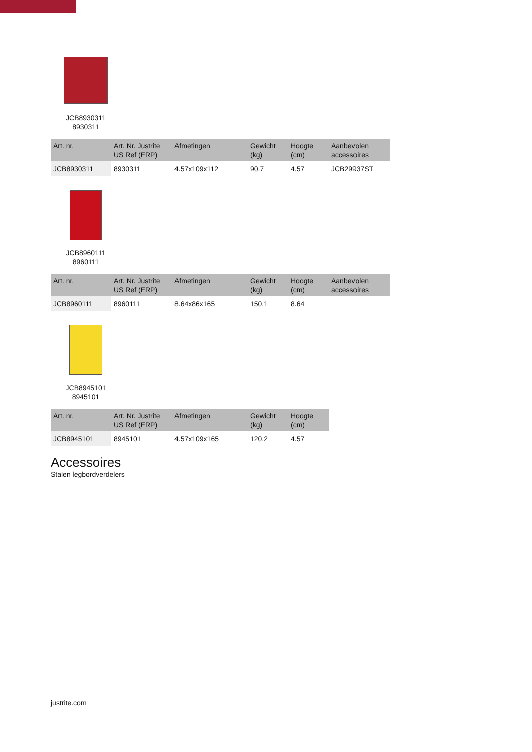JCB8930311
8930311
| Art. nr. | Art. Nr. Justrite US Ref (ERP) | Afmetingen | Gewicht (kg) | Hoogte (cm) | Aanbevolen accessoires |
| --- | --- | --- | --- | --- | --- |
| JCB8930311 | 8930311 | 4.57x109x112 | 90.7 | 4.57 | JCB29937ST |
JCB8960111
8960111
| Art. nr. | Art. Nr. Justrite US Ref (ERP) | Afmetingen | Gewicht (kg) | Hoogte (cm) | Aanbevolen accessoires |
| --- | --- | --- | --- | --- | --- |
| JCB8960111 | 8960111 | 8.64x86x165 | 150.1 | 8.64 | |
JCB8945101
8945101
| Art. nr. | Art. Nr. Justrite US Ref (ERP) | Afmetingen | Gewicht (kg) | Hoogte (cm) |
| --- | --- | --- | --- | --- |
| JCB8945101 | 8945101 | 4.57x109x165 | 120.2 | 4.57 |
Accessoires
Stalen legbordverdelers
justrite.com